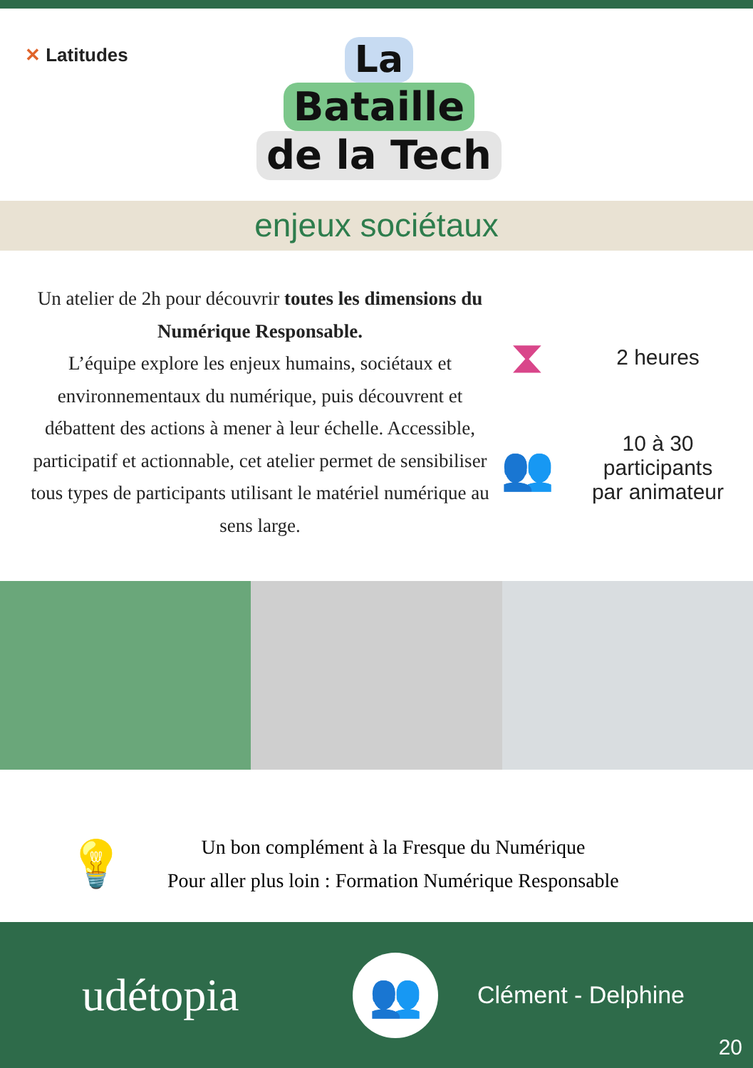✕ Latitudes
La
Bataille
de la Tech
enjeux sociétaux
Un atelier de 2h pour découvrir toutes les dimensions du Numérique Responsable.
L’équipe explore les enjeux humains, sociétaux et environnementaux du numérique, puis découvrent et débattent des actions à mener à leur échelle. Accessible, participatif et actionnable, cet atelier permet de sensibiliser tous types de participants utilisant le matériel numérique au sens large.
⧗
2 heures
👥
10 à 30
participants
par animateur
💡
Un bon complément à la Fresque du Numérique
Pour aller plus loin : Formation Numérique Responsable
udétopia
👥
Clément - Delphine
20